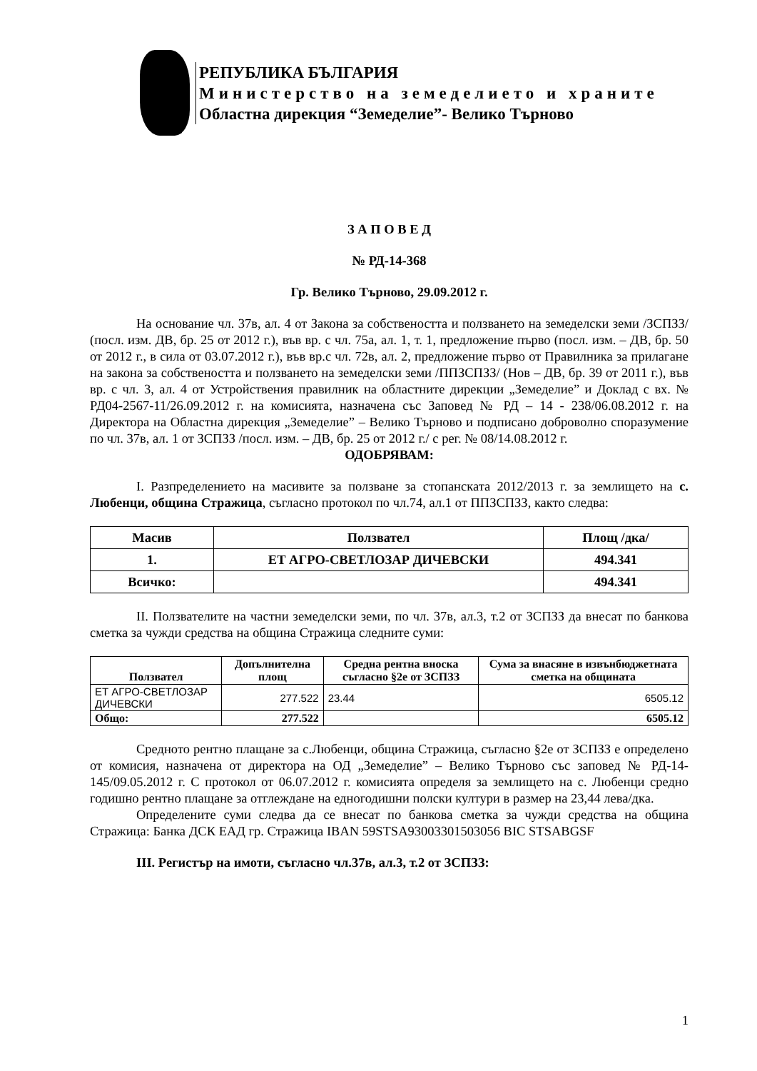РЕПУБЛИКА БЪЛГАРИЯ
Министерство на земеделието и храните
Областна дирекция “Земеделие”- Велико Търново
З А П О В Е Д
№ РД-14-368
Гр. Велико Търново, 29.09.2012 г.
На основание чл. 37в, ал. 4 от Закона за собствеността и ползването на земеделски земи /ЗСПЗЗ/ (посл. изм. ДВ, бр. 25 от 2012 г.), във вр. с чл. 75а, ал. 1, т. 1, предложение първо (посл. изм. – ДВ, бр. 50 от 2012 г., в сила от 03.07.2012 г.), във вр.с чл. 72в, ал. 2, предложение първо от Правилника за прилагане на закона за собствеността и ползването на земеделски земи /ППЗСПЗЗ/ (Нов – ДВ, бр. 39 от 2011 г.), във вр. с чл. 3, ал. 4 от Устройствения правилник на областните дирекции „Земеделие” и Доклад с вх. № РД04-2567-11/26.09.2012 г. на комисията, назначена със Заповед № РД – 14 - 238/06.08.2012 г. на Директора на Областна дирекция „Земеделие” – Велико Търново и подписано доброволно споразумение по чл. 37в, ал. 1 от ЗСПЗЗ /посл. изм. – ДВ, бр. 25 от 2012 г./ с рег. № 08/14.08.2012 г.
ОДОБРЯВАМ:
I. Разпределението на масивите за ползване за стопанската 2012/2013 г. за землището на с. Любенци, община Стражица, съгласно протокол по чл.74, ал.1 от ППЗСПЗЗ, както следва:
| Масив | Ползвател | Площ /дка/ |
| --- | --- | --- |
| 1. | ЕТ АГРО-СВЕТЛОЗАР ДИЧЕВСКИ | 494.341 |
| Всичко: | | 494.341 |
II. Ползвателите на частни земеделски земи, по чл. 37в, ал.3, т.2 от ЗСПЗЗ да внесат по банкова сметка за чужди средства на община Стражица следните суми:
| Ползвател | Допълнителна площ | Средна рентна вноска съгласно §2е от ЗСПЗЗ | Сума за внасяне в извънбюджетната сметка на общината |
| --- | --- | --- | --- |
| ЕТ АГРО-СВЕТЛОЗАР ДИЧЕВСКИ | 277.522 | 23.44 | 6505.12 |
| Общо: | 277.522 | | 6505.12 |
Средното рентно плащане за с.Любенци, община Стражица, съгласно §2е от ЗСПЗЗ е определено от комисия, назначена от директора на ОД „Земеделие” – Велико Търново със заповед № РД-14-145/09.05.2012 г. С протокол от 06.07.2012 г. комисията определя за землището на с. Любенци средно годишно рентно плащане за отглеждане на едногодишни полски култури в размер на 23,44 лева/дка.
Определените суми следва да се внесат по банкова сметка за чужди средства на община Стражица: Банка ДСК ЕАД гр. Стражица IBAN 59STSA93003301503056 BIC STSABGSF
III. Регистър на имоти, съгласно чл.37в, ал.3, т.2 от ЗСПЗЗ:
1